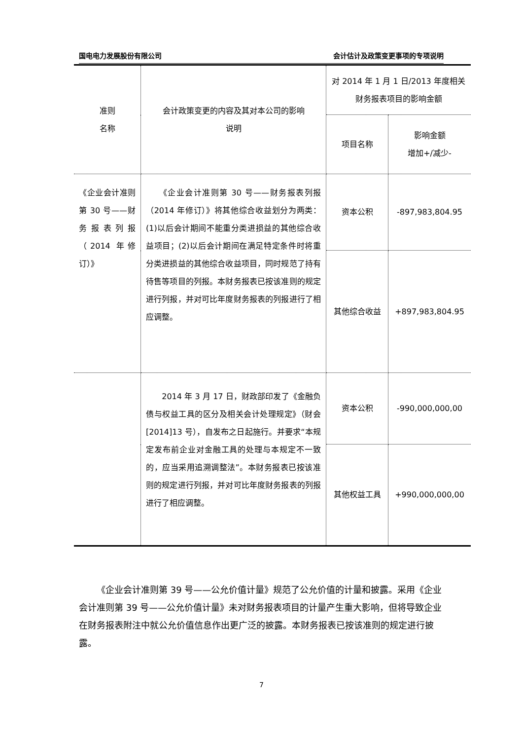国电电力发展股份有限公司 会计估计及政策变更事项的专项说明
| 准则 名称 | 会计政策变更的内容及其对本公司的影响 说明 | 对 2014 年 1 月 1 日/2013 年度相关财务报表项目的影响金额 | |
| --- | --- | --- | --- |
| | | 项目名称 | 影响金额 增加+/减少- |
| 《企业会计准则第 30 号——财务报表列报（2014 年修订）》 | 《企业会计准则第 30 号——财务报表列报（2014 年修订）》将其他综合收益划分为两类：(1)以后会计期间不能重分类进损益的其他综合收益项目；(2)以后会计期间在满足特定条件时将重分类进损益的其他综合收益项目，同时规范了持有待售等项目的列报。本财务报表已按该准则的规定进行列报，并对可比年度财务报表的列报进行了相应调整。 | 资本公积 | -897,983,804.95 |
| | | 其他综合收益 | +897,983,804.95 |
| | 2014 年 3 月 17 日，财政部印发了《金融负债与权益工具的区分及相关会计处理规定》（财会[2014]13 号），自发布之日起施行。并要求“本规定发布前企业对金融工具的处理与本规定不一致的，应当采用追溯调整法”。本财务报表已按该准则的规定进行列报，并对可比年度财务报表的列报进行了相应调整。 | 资本公积 | -990,000,000,00 |
| | | 其他权益工具 | +990,000,000,00 |
《企业会计准则第 39 号——公允价值计量》规范了公允价值的计量和披露。采用《企业会计准则第 39 号——公允价值计量》未对财务报表项目的计量产生重大影响，但将导致企业在财务报表附注中就公允价值信息作出更广泛的披露。本财务报表已按该准则的规定进行披露。
7